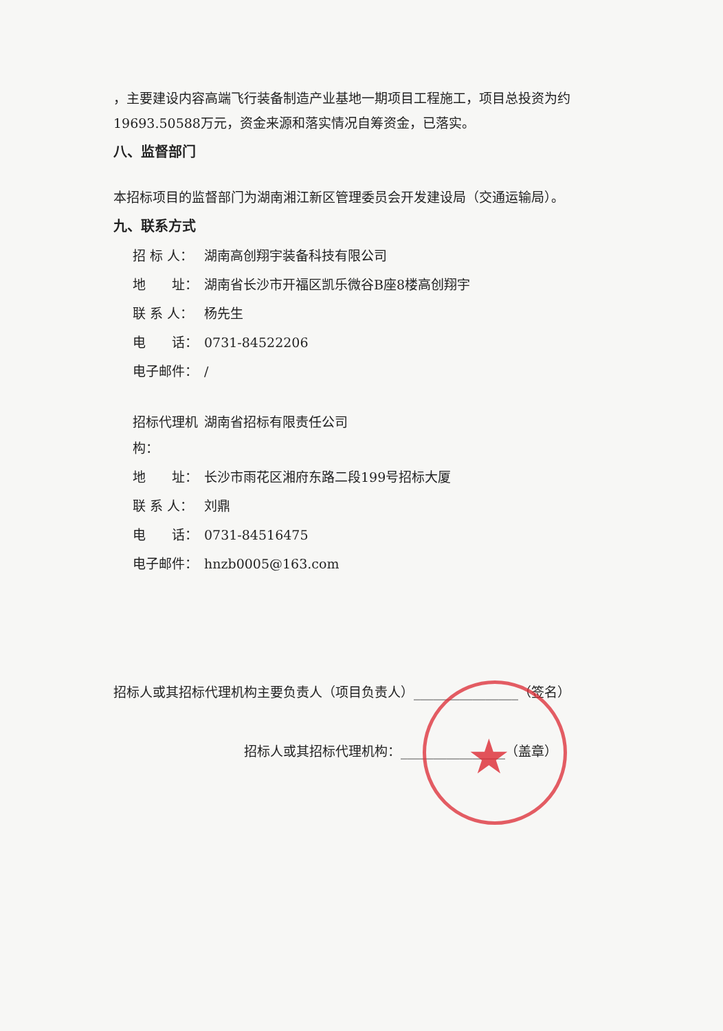，主要建设内容高端飞行装备制造产业基地一期项目工程施工，项目总投资为约19693.50588万元，资金来源和落实情况自筹资金，已落实。
八、监督部门
本招标项目的监督部门为湖南湘江新区管理委员会开发建设局（交通运输局）。
九、联系方式
招 标 人： 湖南高创翔宇装备科技有限公司
地　　址： 湖南省长沙市开福区凯乐微谷B座8楼高创翔宇
联 系 人： 杨先生
电　　话： 0731-84522206
电子邮件： /
招标代理机构： 湖南省招标有限责任公司
地　　址： 长沙市雨花区湘府东路二段199号招标大厦
联 系 人： 刘鼎
电　　话： 0731-84516475
电子邮件： hnzb0005@163.com
招标人或其招标代理机构主要负责人（项目负责人）________________（签名）
招标人或其招标代理机构：________________（盖章）
★